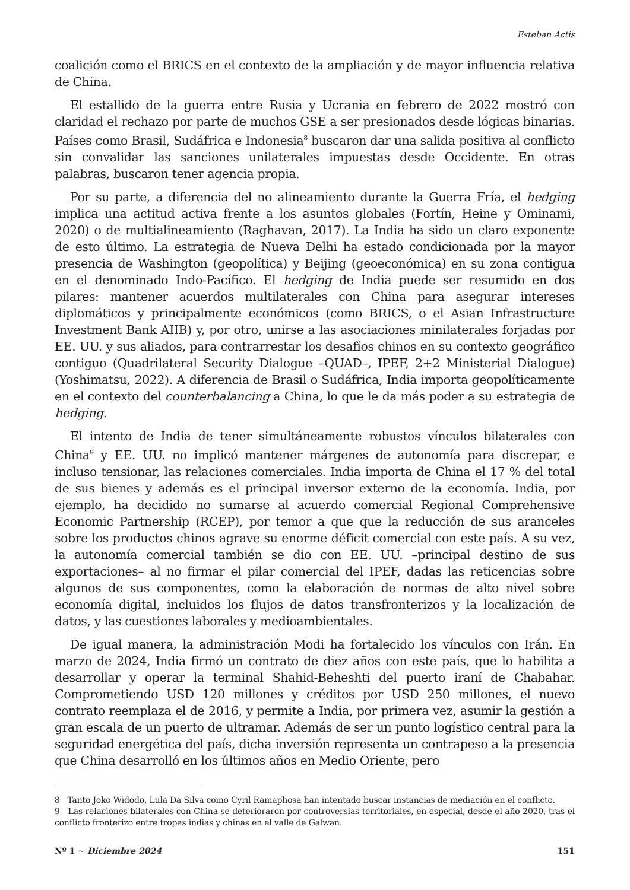Esteban Actis
coalición como el BRICS en el contexto de la ampliación y de mayor influencia relativa de China.
El estallido de la guerra entre Rusia y Ucrania en febrero de 2022 mostró con claridad el rechazo por parte de muchos GSE a ser presionados desde lógicas binarias. Países como Brasil, Sudáfrica e Indonesia<sup>8</sup> buscaron dar una salida positiva al conflicto sin convalidar las sanciones unilaterales impuestas desde Occidente. En otras palabras, buscaron tener agencia propia.
Por su parte, a diferencia del no alineamiento durante la Guerra Fría, el hedging implica una actitud activa frente a los asuntos globales (Fortín, Heine y Ominami, 2020) o de multialineamiento (Raghavan, 2017). La India ha sido un claro exponente de esto último. La estrategia de Nueva Delhi ha estado condicionada por la mayor presencia de Washington (geopolítica) y Beijing (geoeconómica) en su zona contigua en el denominado Indo-Pacífico. El hedging de India puede ser resumido en dos pilares: mantener acuerdos multilaterales con China para asegurar intereses diplomáticos y principalmente económicos (como BRICS, o el Asian Infrastructure Investment Bank AIIB) y, por otro, unirse a las asociaciones minilaterales forjadas por EE. UU. y sus aliados, para contrarrestar los desafíos chinos en su contexto geográfico contiguo (Quadrilateral Security Dialogue –QUAD–, IPEF, 2+2 Ministerial Dialogue) (Yoshimatsu, 2022). A diferencia de Brasil o Sudáfrica, India importa geopolíticamente en el contexto del counterbalancing a China, lo que le da más poder a su estrategia de hedging.
El intento de India de tener simultáneamente robustos vínculos bilaterales con China<sup>9</sup> y EE. UU. no implicó mantener márgenes de autonomía para discrepar, e incluso tensionar, las relaciones comerciales. India importa de China el 17 % del total de sus bienes y además es el principal inversor externo de la economía. India, por ejemplo, ha decidido no sumarse al acuerdo comercial Regional Comprehensive Economic Partnership (RCEP), por temor a que que la reducción de sus aranceles sobre los productos chinos agrave su enorme déficit comercial con este país. A su vez, la autonomía comercial también se dio con EE. UU. –principal destino de sus exportaciones– al no firmar el pilar comercial del IPEF, dadas las reticencias sobre algunos de sus componentes, como la elaboración de normas de alto nivel sobre economía digital, incluidos los flujos de datos transfronterizos y la localización de datos, y las cuestiones laborales y medioambientales.
De igual manera, la administración Modi ha fortalecido los vínculos con Irán. En marzo de 2024, India firmó un contrato de diez años con este país, que lo habilita a desarrollar y operar la terminal Shahid-Beheshti del puerto iraní de Chabahar. Comprometiendo USD 120 millones y créditos por USD 250 millones, el nuevo contrato reemplaza el de 2016, y permite a India, por primera vez, asumir la gestión a gran escala de un puerto de ultramar. Además de ser un punto logístico central para la seguridad energética del país, dicha inversión representa un contrapeso a la presencia que China desarrolló en los últimos años en Medio Oriente, pero
8 Tanto Joko Widodo, Lula Da Silva como Cyril Ramaphosa han intentado buscar instancias de mediación en el conflicto.
9 Las relaciones bilaterales con China se deterioraron por controversias territoriales, en especial, desde el año 2020, tras el conflicto fronterizo entre tropas indias y chinas en el valle de Galwan.
Nº 1 ~ Diciembre 2024 151